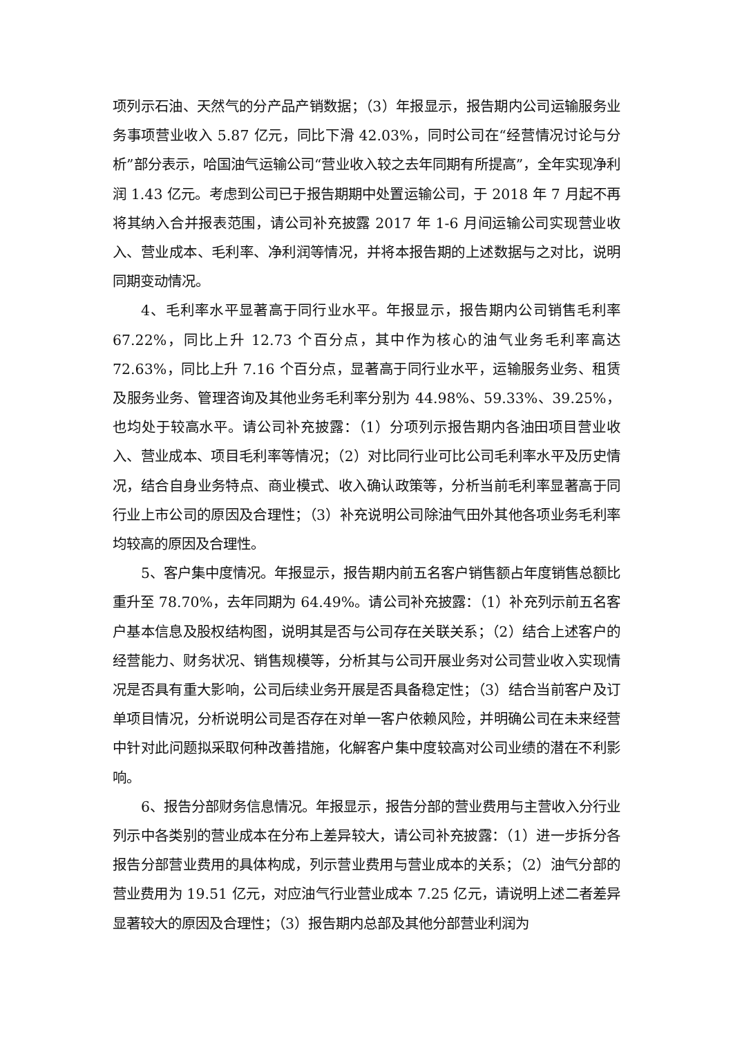项列示石油、天然气的分产品产销数据；（3）年报显示，报告期内公司运输服务业务事项营业收入 5.87 亿元，同比下滑 42.03%，同时公司在“经营情况讨论与分析”部分表示，哈国油气运输公司“营业收入较之去年同期有所提高”，全年实现净利润 1.43 亿元。考虑到公司已于报告期期中处置运输公司，于 2018 年 7 月起不再将其纳入合并报表范围，请公司补充披露 2017 年 1-6 月间运输公司实现营业收入、营业成本、毛利率、净利润等情况，并将本报告期的上述数据与之对比，说明同期变动情况。
4、毛利率水平显著高于同行业水平。年报显示，报告期内公司销售毛利率 67.22%，同比上升 12.73 个百分点，其中作为核心的油气业务毛利率高达 72.63%，同比上升 7.16 个百分点，显著高于同行业水平，运输服务业务、租赁及服务业务、管理咨询及其他业务毛利率分别为 44.98%、59.33%、39.25%，也均处于较高水平。请公司补充披露：（1）分项列示报告期内各油田项目营业收入、营业成本、项目毛利率等情况；（2）对比同行业可比公司毛利率水平及历史情况，结合自身业务特点、商业模式、收入确认政策等，分析当前毛利率显著高于同行业上市公司的原因及合理性；（3）补充说明公司除油气田外其他各项业务毛利率均较高的原因及合理性。
5、客户集中度情况。年报显示，报告期内前五名客户销售额占年度销售总额比重升至 78.70%，去年同期为 64.49%。请公司补充披露：（1）补充列示前五名客户基本信息及股权结构图，说明其是否与公司存在关联关系；（2）结合上述客户的经营能力、财务状况、销售规模等，分析其与公司开展业务对公司营业收入实现情况是否具有重大影响，公司后续业务开展是否具备稳定性；（3）结合当前客户及订单项目情况，分析说明公司是否存在对单一客户依赖风险，并明确公司在未来经营中针对此问题拟采取何种改善措施，化解客户集中度较高对公司业绩的潜在不利影响。
6、报告分部财务信息情况。年报显示，报告分部的营业费用与主营收入分行业列示中各类别的营业成本在分布上差异较大，请公司补充披露：（1）进一步拆分各报告分部营业费用的具体构成，列示营业费用与营业成本的关系；（2）油气分部的营业费用为 19.51 亿元，对应油气行业营业成本 7.25 亿元，请说明上述二者差异显著较大的原因及合理性；（3）报告期内总部及其他分部营业利润为